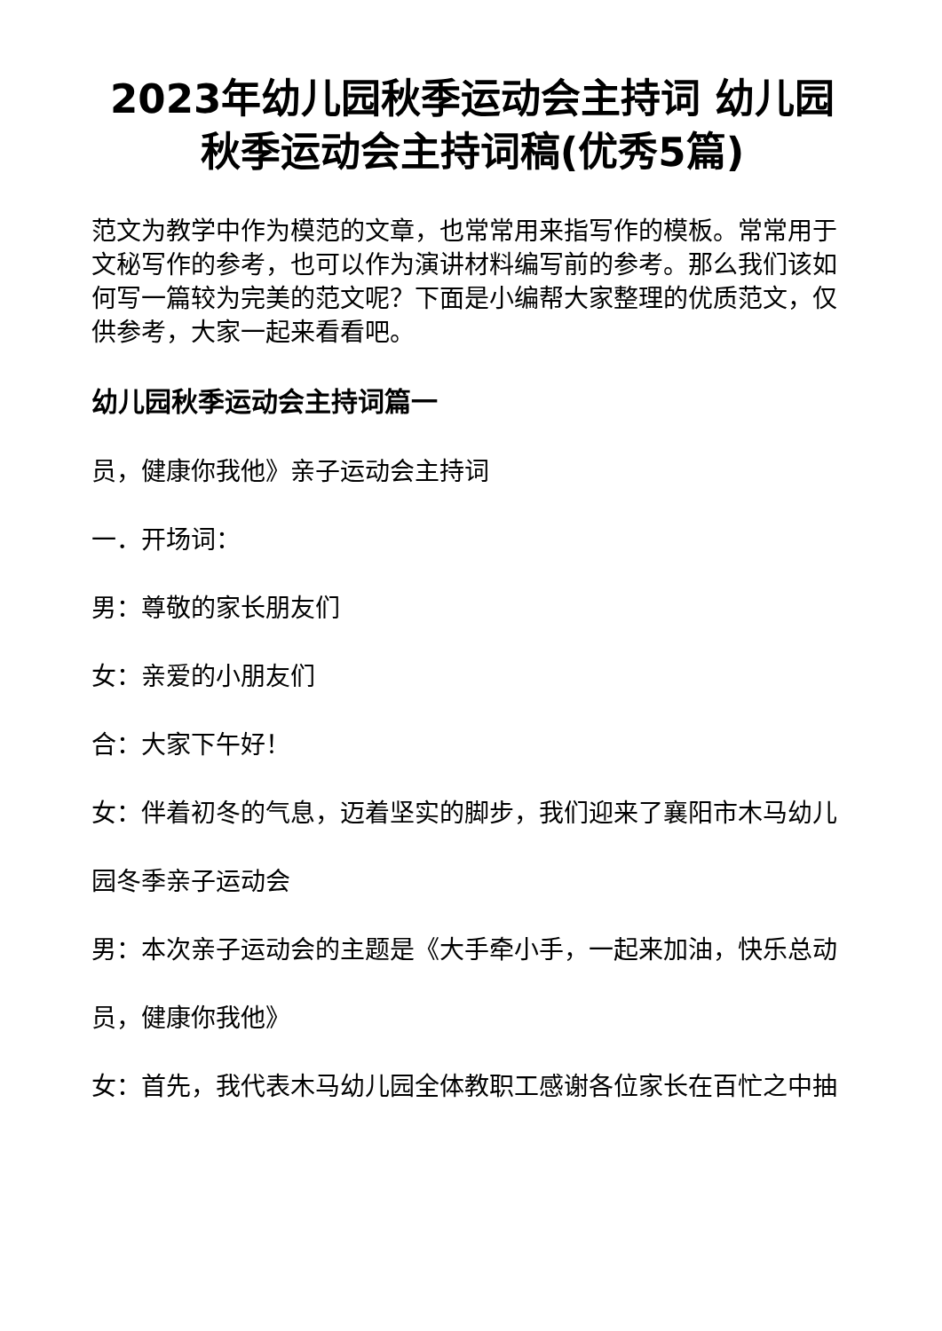2023年幼儿园秋季运动会主持词 幼儿园秋季运动会主持词稿(优秀5篇)
范文为教学中作为模范的文章，也常常用来指写作的模板。常常用于文秘写作的参考，也可以作为演讲材料编写前的参考。那么我们该如何写一篇较为完美的范文呢？下面是小编帮大家整理的优质范文，仅供参考，大家一起来看看吧。
幼儿园秋季运动会主持词篇一
员，健康你我他》亲子运动会主持词
一．开场词：
男：尊敬的家长朋友们
女：亲爱的小朋友们
合：大家下午好！
女：伴着初冬的气息，迈着坚实的脚步，我们迎来了襄阳市木马幼儿
园冬季亲子运动会
男：本次亲子运动会的主题是《大手牵小手，一起来加油，快乐总动
员，健康你我他》
女：首先，我代表木马幼儿园全体教职工感谢各位家长在百忙之中抽